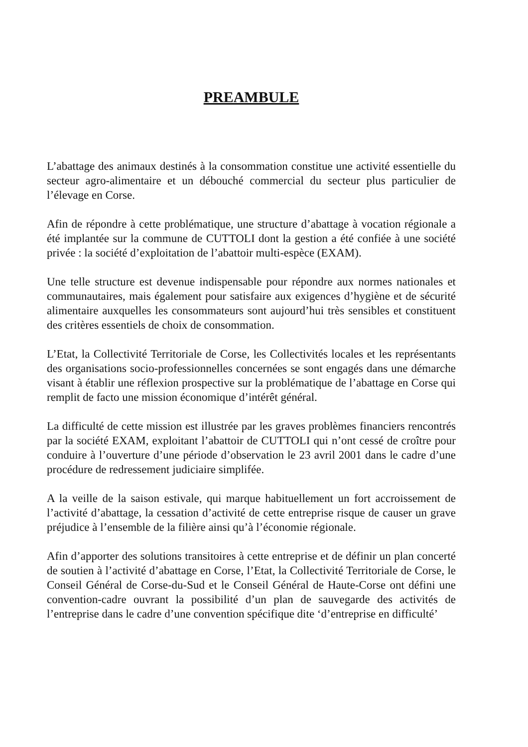PREAMBULE
L’abattage des animaux destinés à la consommation constitue une activité essentielle du secteur agro-alimentaire et un débouché commercial du secteur plus particulier de l’élevage en Corse.
Afin de répondre à cette problématique, une structure d’abattage à vocation régionale a été implantée sur la commune de CUTTOLI dont la gestion a été confiée à une société privée : la société d’exploitation de l’abattoir multi-espèce (EXAM).
Une telle structure est devenue indispensable pour répondre aux normes nationales et communautaires, mais également pour satisfaire aux exigences d’hygiène et de sécurité alimentaire auxquelles les consommateurs sont aujourd’hui très sensibles et constituent des critères essentiels de choix de consommation.
L’Etat, la Collectivité Territoriale de Corse, les Collectivités locales et les représentants des organisations socio-professionnelles concernées se sont engagés dans une démarche visant à établir une réflexion prospective sur la problématique de l’abattage en Corse qui remplit de facto une mission économique d’intérêt général.
La difficulté de cette mission est illustrée par les graves problèmes financiers rencontrés par la société EXAM, exploitant l’abattoir de CUTTOLI qui n’ont cessé de croître pour conduire à l’ouverture d’une période d’observation le 23 avril 2001 dans le cadre d’une procédure de redressement judiciaire simplifée.
A la veille de la saison estivale, qui marque habituellement un fort accroissement de l’activité d’abattage, la cessation d’activité de cette entreprise risque de causer un grave préjudice à l’ensemble de la filière ainsi qu’à l’économie régionale.
Afin d’apporter des solutions transitoires à cette entreprise et de définir un plan concerté de soutien à l’activité d’abattage en Corse, l’Etat, la Collectivité Territoriale de Corse, le Conseil Général de Corse-du-Sud et le Conseil Général de Haute-Corse ont défini une convention-cadre ouvrant la possibilité d’un plan de sauvegarde des activités de l’entreprise dans le cadre d’une convention spécifique dite ‘d’entreprise en difficulté’